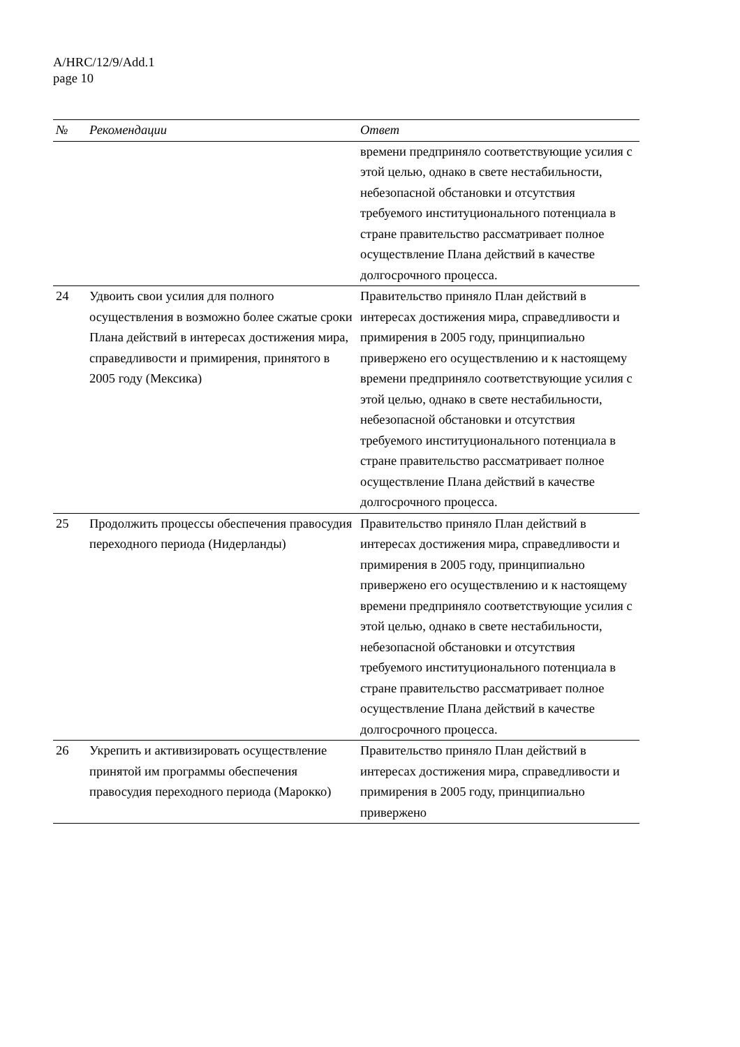A/HRC/12/9/Add.1
page 10
| № | Рекомендации | Ответ |
| --- | --- | --- |
| | | времени предприняло соответствующие усилия с этой целью, однако в свете нестабильности, небезопасной обстановки и отсутствия требуемого институционального потенциала в стране правительство рассматривает полное осуществление Плана действий в качестве долгосрочного процесса. |
| 24 | Удвоить свои усилия для полного осуществления в возможно более сжатые сроки Плана действий в интересах достижения мира, справедливости и примирения, принятого в 2005 году (Мексика) | Правительство приняло План действий в интересах достижения мира, справедливости и примирения в 2005 году, принципиально привержено его осуществлению и к настоящему времени предприняло соответствующие усилия с этой целью, однако в свете нестабильности, небезопасной обстановки и отсутствия требуемого институционального потенциала в стране правительство рассматривает полное осуществление Плана действий в качестве долгосрочного процесса. |
| 25 | Продолжить процессы обеспечения правосудия переходного периода (Нидерланды) | Правительство приняло План действий в интересах достижения мира, справедливости и примирения в 2005 году, принципиально привержено его осуществлению и к настоящему времени предприняло соответствующие усилия с этой целью, однако в свете нестабильности, небезопасной обстановки и отсутствия требуемого институционального потенциала в стране правительство рассматривает полное осуществление Плана действий в качестве долгосрочного процесса. |
| 26 | Укрепить и активизировать осуществление принятой им программы обеспечения правосудия переходного периода (Марокко) | Правительство приняло План действий в интересах достижения мира, справедливости и примирения в 2005 году, принципиально привержено |